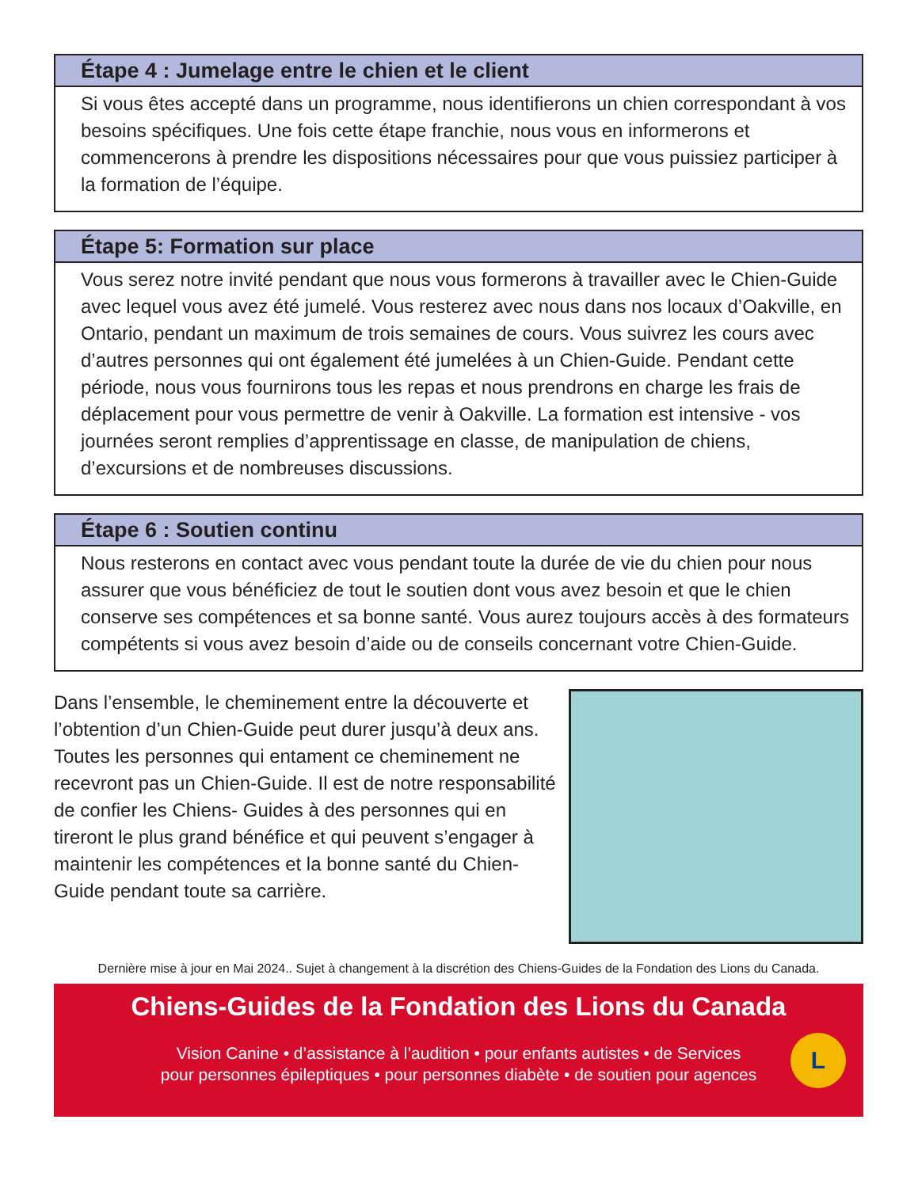Étape 4 : Jumelage entre le chien et le client
Si vous êtes accepté dans un programme, nous identifierons un chien correspondant à vos besoins spécifiques. Une fois cette étape franchie, nous vous en informerons et commencerons à prendre les dispositions nécessaires pour que vous puissiez participer à la formation de l’équipe.
Étape 5: Formation sur place
Vous serez notre invité pendant que nous vous formerons à travailler avec le Chien-Guide avec lequel vous avez été jumelé. Vous resterez avec nous dans nos locaux d’Oakville, en Ontario, pendant un maximum de trois semaines de cours. Vous suivrez les cours avec d’autres personnes qui ont également été jumelées à un Chien-Guide. Pendant cette période, nous vous fournirons tous les repas et nous prendrons en charge les frais de déplacement pour vous permettre de venir à Oakville. La formation est intensive - vos journées seront remplies d’apprentissage en classe, de manipulation de chiens, d’excursions et de nombreuses discussions.
Étape 6 : Soutien continu
Nous resterons en contact avec vous pendant toute la durée de vie du chien pour nous assurer que vous bénéficiez de tout le soutien dont vous avez besoin et que le chien conserve ses compétences et sa bonne santé. Vous aurez toujours accès à des formateurs compétents si vous avez besoin d’aide ou de conseils concernant votre Chien-Guide.
Dans l’ensemble, le cheminement entre la découverte et l’obtention d’un Chien-Guide peut durer jusqu’à deux ans. Toutes les personnes qui entament ce cheminement ne recevront pas un Chien-Guide. Il est de notre responsabilité de confier les Chiens- Guides à des personnes qui en tireront le plus grand bénéfice et qui peuvent s’engager à maintenir les compétences et la bonne santé du Chien-Guide pendant toute sa carrière.
Dernière mise à jour en Mai 2024.. Sujet à changement à la discrétion des Chiens-Guides de la Fondation des Lions du Canada.
Chiens-Guides de la Fondation des Lions du Canada
Vision Canine • d’assistance à l’audition • pour enfants autistes • de Services
pour personnes épileptiques • pour personnes diabète • de soutien pour agences
L